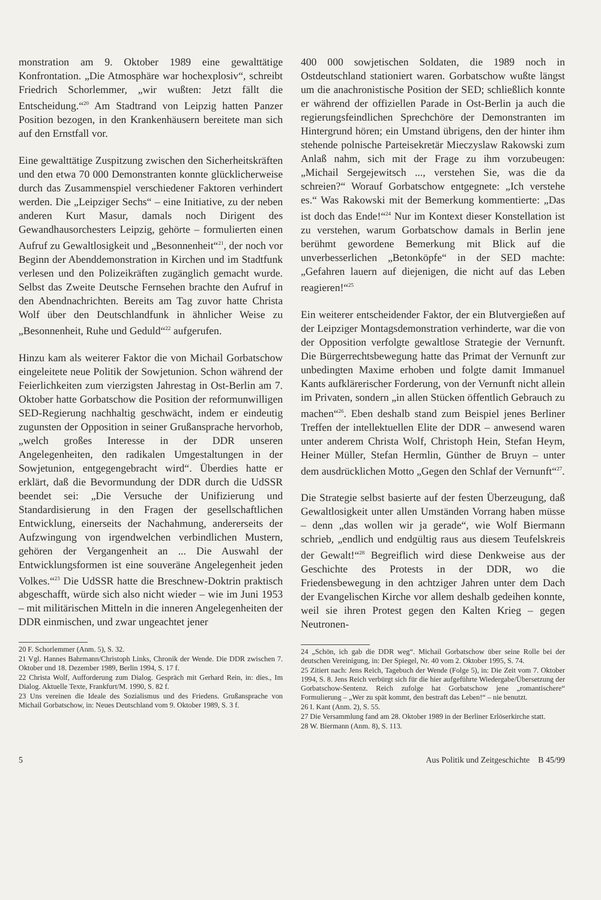monstration am 9. Oktober 1989 eine gewalttätige Konfrontation. „Die Atmosphäre war hochexplosiv“, schreibt Friedrich Schorlemmer, „wir wußten: Jetzt fällt die Entscheidung.“<sup>20</sup> Am Stadtrand von Leipzig hatten Panzer Position bezogen, in den Krankenhäusern bereitete man sich auf den Ernstfall vor.
Eine gewalttätige Zuspitzung zwischen den Sicherheitskräften und den etwa 70 000 Demonstranten konnte glücklicherweise durch das Zusammenspiel verschiedener Faktoren verhindert werden. Die „Leipziger Sechs“ – eine Initiative, zu der neben anderen Kurt Masur, damals noch Dirigent des Gewandhausorchesters Leipzig, gehörte – formulierten einen Aufruf zu Gewaltlosigkeit und „Besonnenheit“<sup>21</sup>, der noch vor Beginn der Abenddemonstration in Kirchen und im Stadtfunk verlesen und den Polizeikräften zugänglich gemacht wurde. Selbst das Zweite Deutsche Fernsehen brachte den Aufruf in den Abendnachrichten. Bereits am Tag zuvor hatte Christa Wolf über den Deutschlandfunk in ähnlicher Weise zu „Besonnenheit, Ruhe und Geduld“<sup>22</sup> aufgerufen.
Hinzu kam als weiterer Faktor die von Michail Gorbatschow eingeleitete neue Politik der Sowjetunion. Schon während der Feierlichkeiten zum vierzigsten Jahrestag in Ost-Berlin am 7. Oktober hatte Gorbatschow die Position der reformunwilligen SED-Regierung nachhaltig geschwächt, indem er eindeutig zugunsten der Opposition in seiner Grußansprache hervorhob, „welch großes Interesse in der DDR unseren Angelegenheiten, den radikalen Umgestaltungen in der Sowjetunion, entgegengebracht wird“. Überdies hatte er erklärt, daß die Bevormundung der DDR durch die UdSSR beendet sei: „Die Versuche der Unifizierung und Standardisierung in den Fragen der gesellschaftlichen Entwicklung, einerseits der Nachahmung, andererseits der Aufzwingung von irgendwelchen verbindlichen Mustern, gehören der Vergangenheit an ... Die Auswahl der Entwicklungsformen ist eine souveräne Angelegenheit jeden Volkes.“<sup>23</sup> Die UdSSR hatte die Breschnew-Doktrin praktisch abgeschafft, würde sich also nicht wieder – wie im Juni 1953 – mit militärischen Mitteln in die inneren Angelegenheiten der DDR einmischen, und zwar ungeachtet jener
20 F. Schorlemmer (Anm. 5), S. 32.
21 Vgl. Hannes Bahrmann/Christoph Links, Chronik der Wende. Die DDR zwischen 7. Oktober und 18. Dezember 1989, Berlin 1994, S. 17 f.
22 Christa Wolf, Aufforderung zum Dialog. Gespräch mit Gerhard Rein, in: dies., Im Dialog. Aktuelle Texte, Frankfurt/M. 1990, S. 82 f.
23 Uns vereinen die Ideale des Sozialismus und des Friedens. Grußansprache von Michail Gorbatschow, in: Neues Deutschland vom 9. Oktober 1989, S. 3 f.
400 000 sowjetischen Soldaten, die 1989 noch in Ostdeutschland stationiert waren. Gorbatschow wußte längst um die anachronistische Position der SED; schließlich konnte er während der offiziellen Parade in Ost-Berlin ja auch die regierungsfeindlichen Sprechchöre der Demonstranten im Hintergrund hören; ein Umstand übrigens, den der hinter ihm stehende polnische Parteisekretär Mieczyslaw Rakowski zum Anlaß nahm, sich mit der Frage zu ihm vorzubeugen: „Michail Sergejewitsch ..., verstehen Sie, was die da schreien?“ Worauf Gorbatschow entgegnete: „Ich verstehe es.“ Was Rakowski mit der Bemerkung kommentierte: „Das ist doch das Ende!“<sup>24</sup> Nur im Kontext dieser Konstellation ist zu verstehen, warum Gorbatschow damals in Berlin jene berühmt gewordene Bemerkung mit Blick auf die unverbesserlichen „Betonköpfe“ in der SED machte: „Gefahren lauern auf diejenigen, die nicht auf das Leben reagieren!“<sup>25</sup>
Ein weiterer entscheidender Faktor, der ein Blutvergießen auf der Leipziger Montagsdemonstration verhinderte, war die von der Opposition verfolgte gewaltlose Strategie der Vernunft. Die Bürgerrechtsbewegung hatte das Primat der Vernunft zur unbedingten Maxime erhoben und folgte damit Immanuel Kants aufklärerischer Forderung, von der Vernunft nicht allein im Privaten, sondern „in allen Stücken öffentlich Gebrauch zu machen“<sup>26</sup>. Eben deshalb stand zum Beispiel jenes Berliner Treffen der intellektuellen Elite der DDR – anwesend waren unter anderem Christa Wolf, Christoph Hein, Stefan Heym, Heiner Müller, Stefan Hermlin, Günther de Bruyn – unter dem ausdrücklichen Motto „Gegen den Schlaf der Vernunft“<sup>27</sup>.
Die Strategie selbst basierte auf der festen Überzeugung, daß Gewaltlosigkeit unter allen Umständen Vorrang haben müsse – denn „das wollen wir ja gerade“, wie Wolf Biermann schrieb, „endlich und endgültig raus aus diesem Teufelskreis der Gewalt!“<sup>28</sup> Begreiflich wird diese Denkweise aus der Geschichte des Protests in der DDR, wo die Friedensbewegung in den achtziger Jahren unter dem Dach der Evangelischen Kirche vor allem deshalb gedeihen konnte, weil sie ihren Protest gegen den Kalten Krieg – gegen Neutronen-
24 „Schön, ich gab die DDR weg“. Michail Gorbatschow über seine Rolle bei der deutschen Vereinigung, in: Der Spiegel, Nr. 40 vom 2. Oktober 1995, S. 74.
25 Zitiert nach: Jens Reich, Tagebuch der Wende (Folge 5), in: Die Zeit vom 7. Oktober 1994, S. 8. Jens Reich verbürgt sich für die hier aufgeführte Wiedergabe/Übersetzung der Gorbatschow-Sentenz. Reich zufolge hat Gorbatschow jene „romantischere“ Formulierung – „Wer zu spät kommt, den bestraft das Leben!“ – nie benutzt.
26 I. Kant (Anm. 2), S. 55.
27 Die Versammlung fand am 28. Oktober 1989 in der Berliner Erlöserkirche statt.
28 W. Biermann (Anm. 8), S. 113.
5 Aus Politik und Zeitgeschichte B 45/99